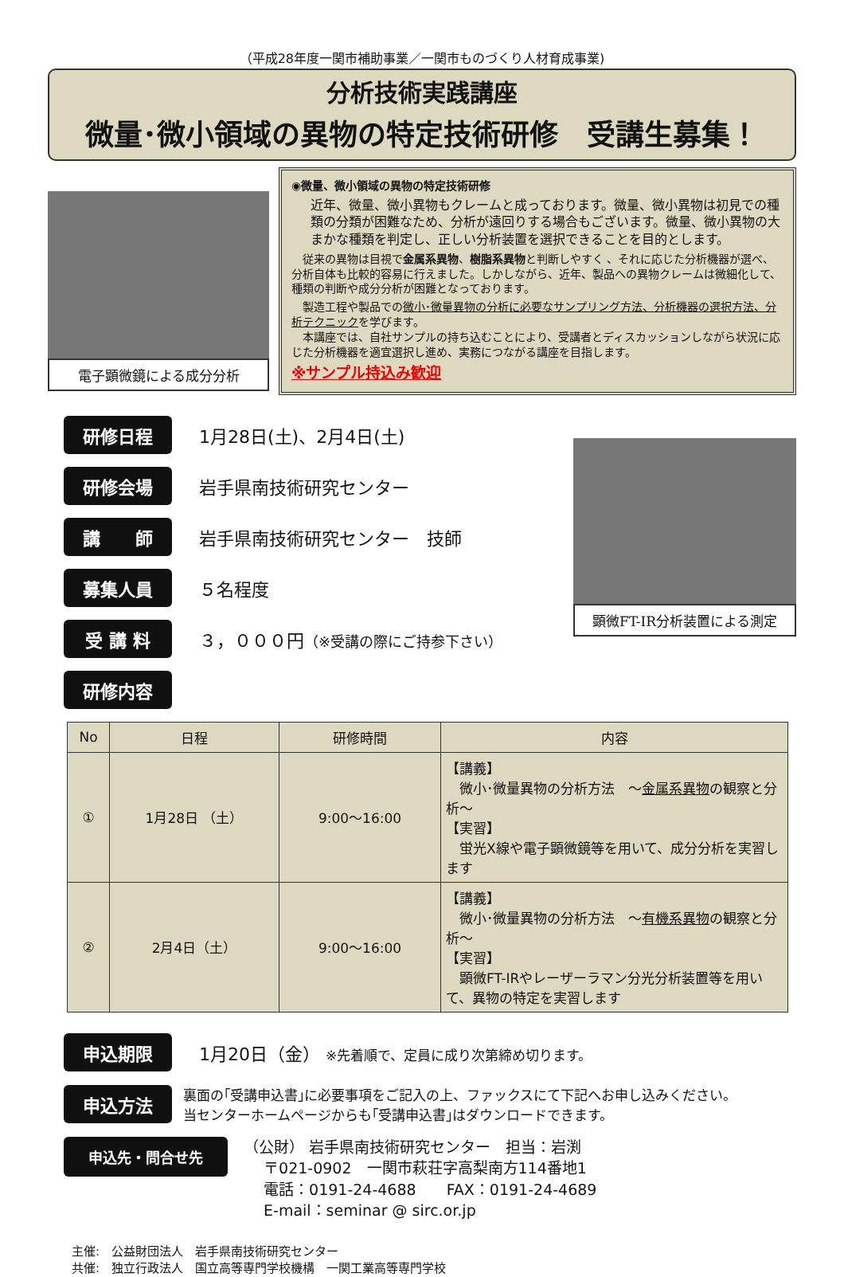（平成28年度一関市補助事業／一関市ものづくり人材育成事業)
分析技術実践講座
微量･微小領域の異物の特定技術研修　受講生募集！
電子顕微鏡による成分分析
◉微量、微小領域の異物の特定技術研修
近年、微量、微小異物もクレームと成っております。微量、微小異物は初見での種類の分類が困難なため、分析が遠回りする場合もございます。微量、微小異物の大まかな種類を判定し、正しい分析装置を選択できることを目的とします。
　従来の異物は目視で金属系異物、樹脂系異物と判断しやすく 、それに応じた分析機器が選べ、分析自体も比較的容易に行えました。しかしながら、近年、製品への異物クレームは微細化して、種類の判断や成分分析が困難となっております。
　製造工程や製品での微小･微量異物の分析に必要なサンプリング方法、分析機器の選択方法、分析テクニックを学びます。
　本講座では、自社サンプルの持ち込むことにより、受講者とディスカッションしながら状況に応じた分析機器を適宜選択し進め、実務につながる講座を目指します。
※サンプル持込み歓迎
研修日程 1月28日(土)、2月4日(土)
研修会場 岩手県南技術研究センター
講　　師 岩手県南技術研究センター　技師
募集人員 ５名程度
受 講 料 ３，０００円（※受講の際にご持参下さい）
研修内容
顕微FT-IR分析装置による測定
| No | 日程 | 研修時間 | 内容 |
| --- | --- | --- | --- |
| ① | 1月28日 （土） | 9:00～16:00 | 【講義】 微小･微量異物の分析方法 ～ 金属系異物 の観察と分析～ 【実習】 蛍光X線や電子顕微鏡等を用いて、成分分析を実習します |
| ② | 2月4日（土） | 9:00～16:00 | 【講義】 微小･微量異物の分析方法 ～ 有機系異物 の観察と分析～ 【実習】 顕微FT-IRやレーザーラマン分光分析装置等を用いて、異物の特定を実習します |
申込期限 1月20日（金） ※先着順で、定員に成り次第締め切ります。
申込方法 裏面の｢受講申込書｣に必要事項をご記入の上、ファックスにて下記へお申し込みください。
当センターホームページからも｢受講申込書｣はダウンロードできます。
申込先・問合せ先 （公財） 岩手県南技術研究センター　担当：岩渕
　 〒021-0902　一関市萩荘字高梨南方114番地1
　 電話：0191-24-4688　　FAX：0191-24-4689
　 E-mail：seminar @ sirc.or.jp
主催:　公益財団法人　岩手県南技術研究センター
共催:　独立行政法人　国立高等専門学校機構　一関工業高等専門学校